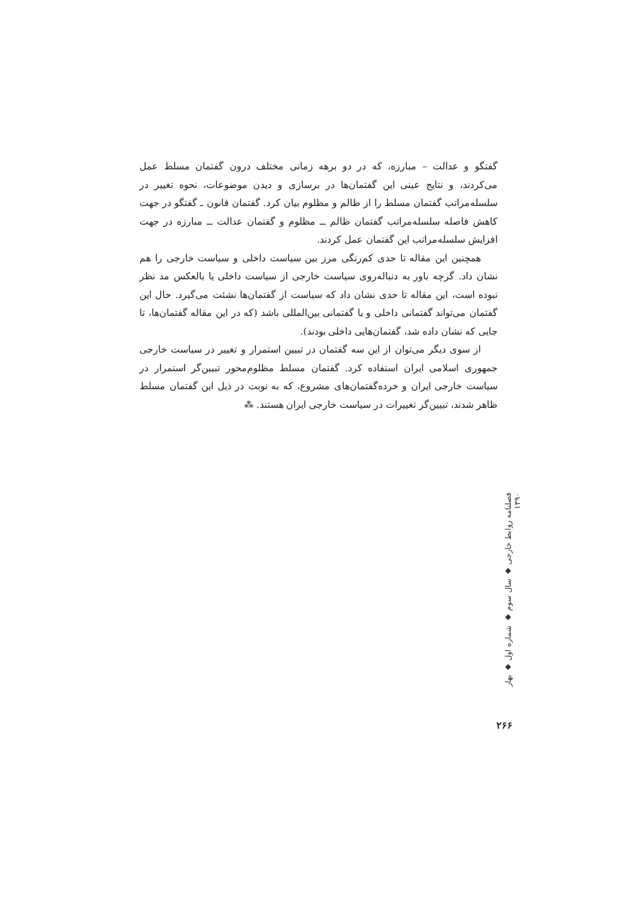گفتگو و عدالت – مبارزه، که در دو برهه زمانی مختلف درون گفتمان مسلط عمل می‌کردند، و نتایج عینی این گفتمان‌ها در برسازی و دیدن موضوعات، نحوه تغییر در سلسله‌مراتب گفتمان مسلط را از ظالم و مظلوم بیان کرد. گفتمان قانون ـ گفتگو در جهت کاهش فاصله سلسله‌مراتب گفتمان ظالم ــ مظلوم و گفتمان عدالت ــ مبارزه در جهت افزایش سلسله‌مراتب این گفتمان عمل کردند.
همچنین این مقاله تا حدی کم‌رنگی مرز بین سیاست داخلی و سیاست خارجی را هم نشان داد. گرچه باور به دنباله‌روی سیاست خارجی از سیاست داخلی یا بالعکس مد نظر نبوده است، این مقاله تا حدی نشان داد که سیاست از گفتمان‌ها نشئت می‌گیرد. حال این گفتمان می‌تواند گفتمانی داخلی و یا گفتمانی بین‌المللی باشد (که در این مقاله گفتمان‌ها، تا جایی که نشان داده شد، گفتمان‌هایی داخلی بودند).
از سوی دیگر می‌توان از این سه گفتمان در تبیین استمرار و تغییر در سیاست خارجی جمهوری اسلامی ایران استفاده کرد. گفتمان مسلط مظلوم‌محور تبیین‌گر استمرار در سیاست خارجی ایران و خرده‌گفتمان‌های مشروع، که به نوبت در ذیل این گفتمان مسلط ظاهر شدند، تبیین‌گر تغییرات در سیاست خارجی ایران هستند. ⁂
فصلنامه روابط خارجی ◆ سال سوم ◆ شماره اول ◆ بهار ۱۳۹۰
۲۶۶